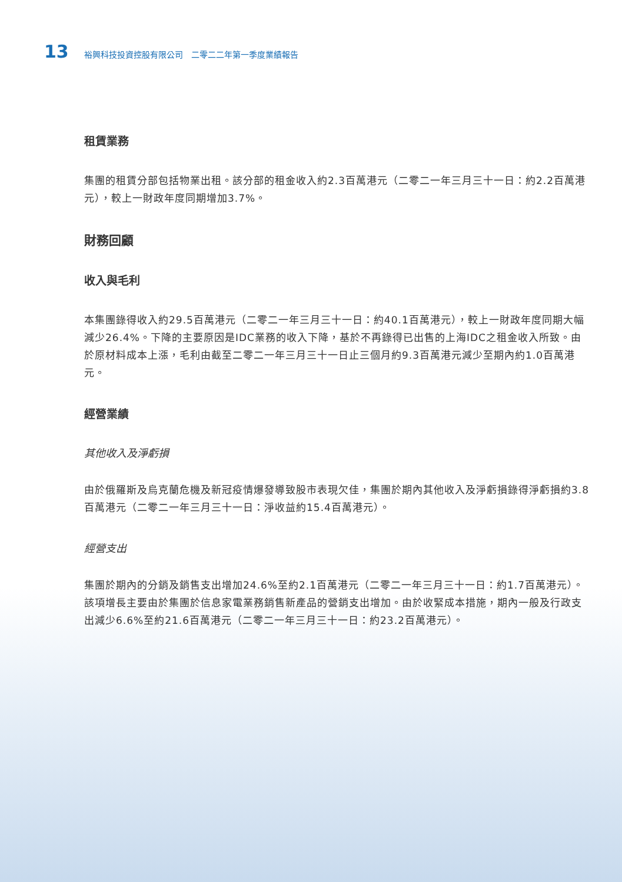13 裕興科技投資控股有限公司　二零二二年第一季度業績報告
租賃業務
集團的租賃分部包括物業出租。該分部的租金收入約2.3百萬港元（二零二一年三月三十一日：約2.2百萬港元），較上一財政年度同期增加3.7%。
財務回顧
收入與毛利
本集團錄得收入約29.5百萬港元（二零二一年三月三十一日：約40.1百萬港元），較上一財政年度同期大幅減少26.4%。下降的主要原因是IDC業務的收入下降，基於不再錄得已出售的上海IDC之租金收入所致。由於原材料成本上漲，毛利由截至二零二一年三月三十一日止三個月約9.3百萬港元減少至期內約1.0百萬港元。
經營業績
其他收入及淨虧損
由於俄羅斯及烏克蘭危機及新冠疫情爆發導致股市表現欠佳，集團於期內其他收入及淨虧損錄得淨虧損約3.8百萬港元（二零二一年三月三十一日：淨收益約15.4百萬港元）。
經營支出
集團於期內的分銷及銷售支出增加24.6%至約2.1百萬港元（二零二一年三月三十一日：約1.7百萬港元）。該項增長主要由於集團於信息家電業務銷售新產品的營銷支出增加。由於收緊成本措施，期內一般及行政支出減少6.6%至約21.6百萬港元（二零二一年三月三十一日：約23.2百萬港元）。